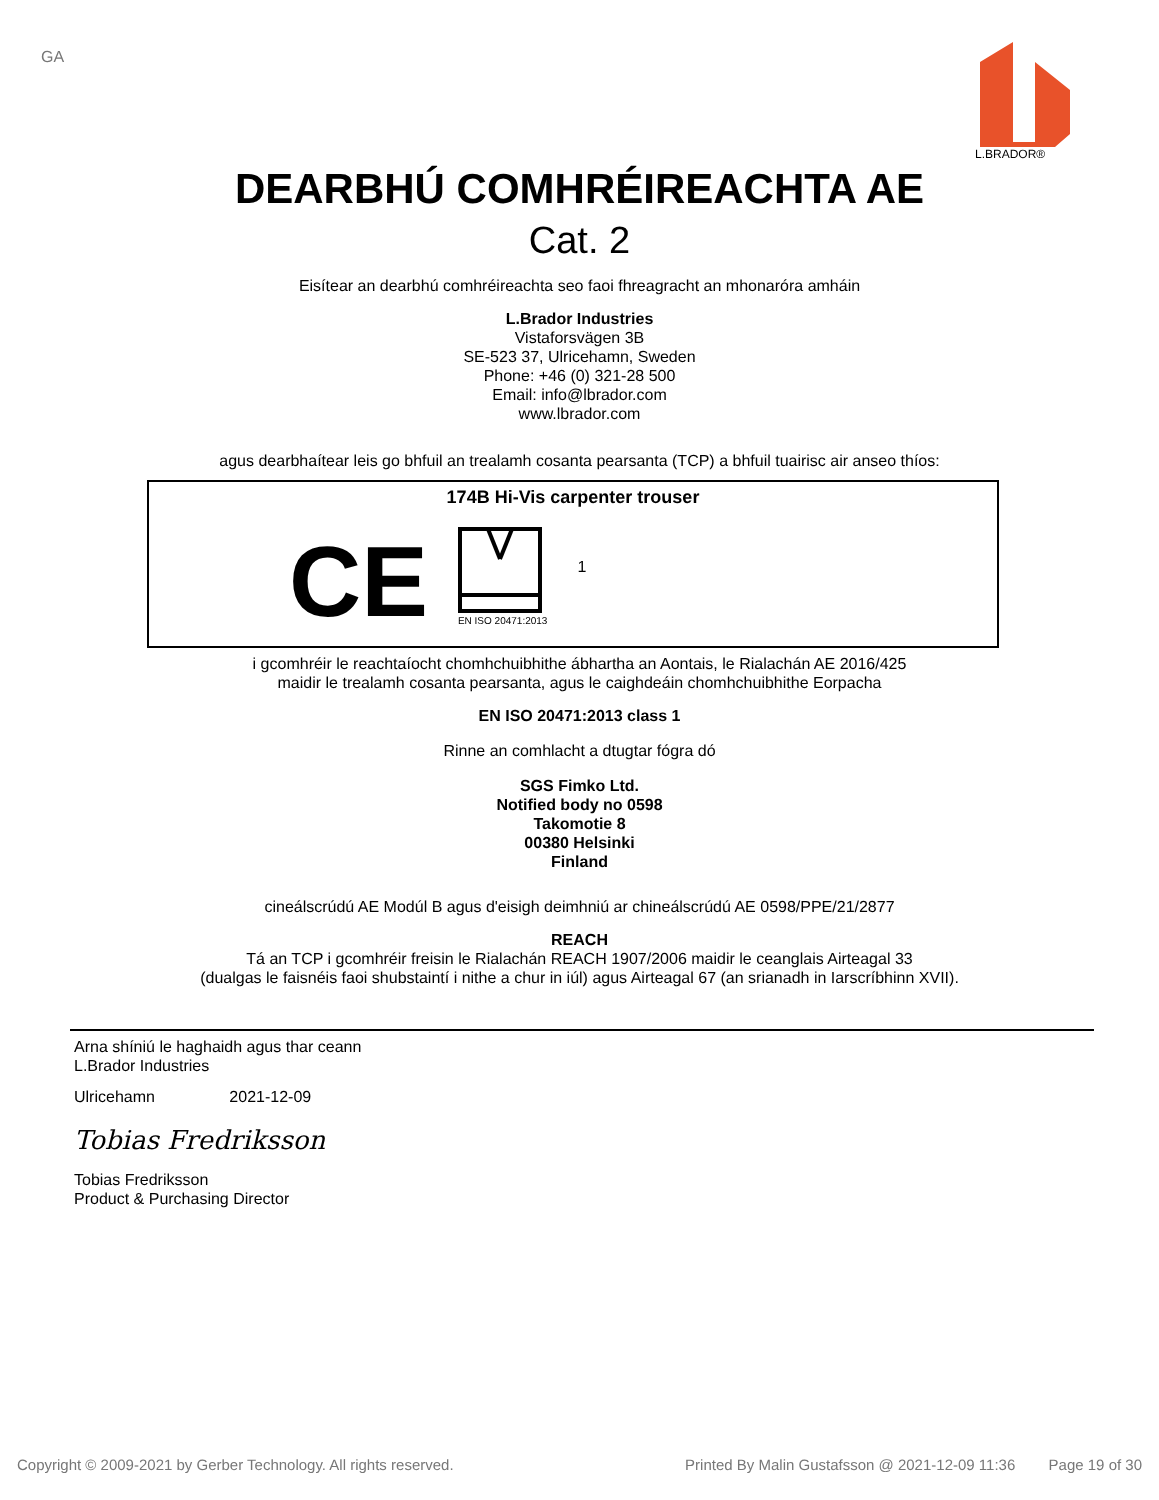GA
L.BRADOR®
DEARBHÚ COMHRÉIREACHTA AE
Cat. 2
Eisítear an dearbhú comhréireachta seo faoi fhreagracht an mhonaróra amháin
L.Brador Industries
Vistaforsvägen 3B
SE-523 37, Ulricehamn, Sweden
Phone: +46 (0) 321-28 500
Email: info@lbrador.com
www.lbrador.com
agus dearbhaítear leis go bhfuil an trealamh cosanta pearsanta (TCP) a bhfuil tuairisc air anseo thíos:
174B Hi-Vis carpenter trouser
CE
EN ISO 20471:2013
1
i gcomhréir le reachtaíocht chomhchuibhithe ábhartha an Aontais, le Rialachán AE 2016/425
maidir le trealamh cosanta pearsanta, agus le caighdeáin chomhchuibhithe Eorpacha
EN ISO 20471:2013 class 1
Rinne an comhlacht a dtugtar fógra dó
SGS Fimko Ltd.
Notified body no 0598
Takomotie 8
00380 Helsinki
Finland
cineálscrúdú AE Modúl B agus d'eisigh deimhniú ar chineálscrúdú AE 0598/PPE/21/2877
REACH
Tá an TCP i gcomhréir freisin le Rialachán REACH 1907/2006 maidir le ceanglais Airteagal 33
(dualgas le faisnéis faoi shubstaintí i nithe a chur in iúl) agus Airteagal 67 (an srianadh in Iarscríbhinn XVII).
Arna shíniú le haghaidh agus thar ceann
L.Brador Industries
Ulricehamn 2021-12-09
Tobias Fredriksson
Tobias Fredriksson
Product & Purchasing Director
Copyright © 2009-2021 by Gerber Technology. All rights reserved. Printed By Malin Gustafsson @ 2021-12-09 11:36 Page 19 of 30